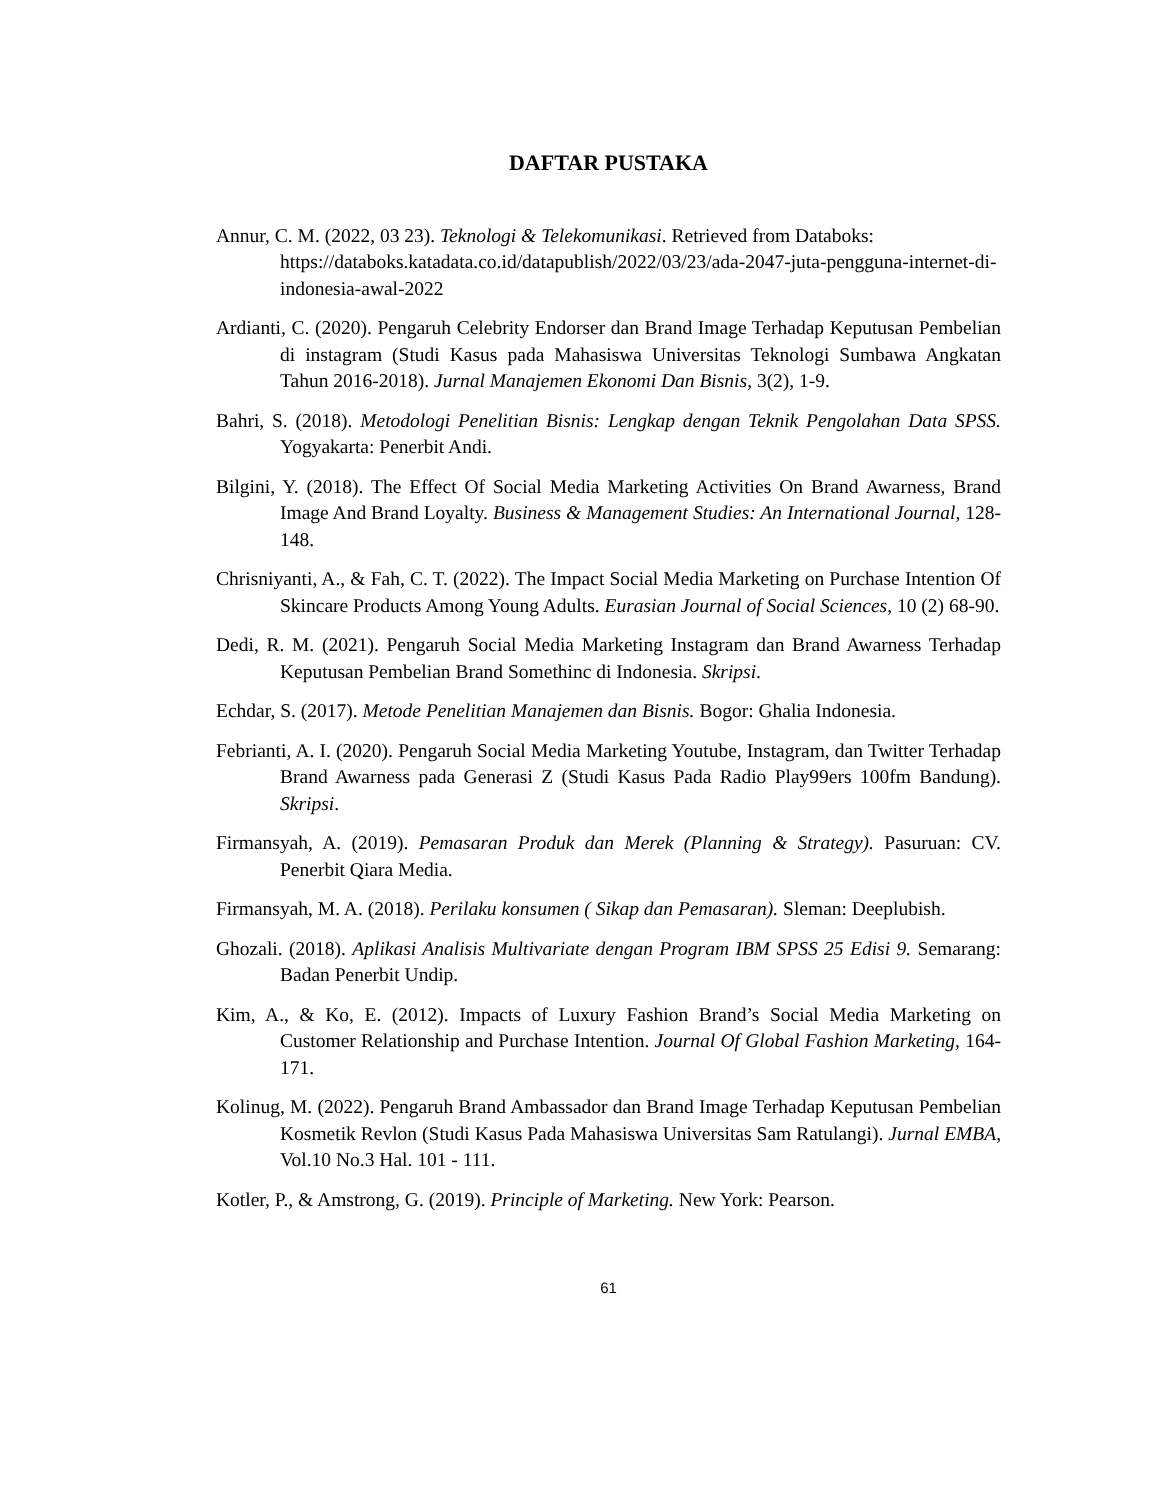DAFTAR PUSTAKA
Annur, C. M. (2022, 03 23). Teknologi & Telekomunikasi. Retrieved from Databoks: https://databoks.katadata.co.id/datapublish/2022/03/23/ada-2047-juta-pengguna-internet-di-indonesia-awal-2022
Ardianti, C. (2020). Pengaruh Celebrity Endorser dan Brand Image Terhadap Keputusan Pembelian di instagram (Studi Kasus pada Mahasiswa Universitas Teknologi Sumbawa Angkatan Tahun 2016-2018). Jurnal Manajemen Ekonomi Dan Bisnis, 3(2), 1-9.
Bahri, S. (2018). Metodologi Penelitian Bisnis: Lengkap dengan Teknik Pengolahan Data SPSS. Yogyakarta: Penerbit Andi.
Bilgini, Y. (2018). The Effect Of Social Media Marketing Activities On Brand Awarness, Brand Image And Brand Loyalty. Business & Management Studies: An International Journal, 128-148.
Chrisniyanti, A., & Fah, C. T. (2022). The Impact Social Media Marketing on Purchase Intention Of Skincare Products Among Young Adults. Eurasian Journal of Social Sciences, 10 (2) 68-90.
Dedi, R. M. (2021). Pengaruh Social Media Marketing Instagram dan Brand Awarness Terhadap Keputusan Pembelian Brand Somethinc di Indonesia. Skripsi.
Echdar, S. (2017). Metode Penelitian Manajemen dan Bisnis. Bogor: Ghalia Indonesia.
Febrianti, A. I. (2020). Pengaruh Social Media Marketing Youtube, Instagram, dan Twitter Terhadap Brand Awarness pada Generasi Z (Studi Kasus Pada Radio Play99ers 100fm Bandung). Skripsi.
Firmansyah, A. (2019). Pemasaran Produk dan Merek (Planning & Strategy). Pasuruan: CV. Penerbit Qiara Media.
Firmansyah, M. A. (2018). Perilaku konsumen ( Sikap dan Pemasaran). Sleman: Deeplubish.
Ghozali. (2018). Aplikasi Analisis Multivariate dengan Program IBM SPSS 25 Edisi 9. Semarang: Badan Penerbit Undip.
Kim, A., & Ko, E. (2012). Impacts of Luxury Fashion Brand’s Social Media Marketing on Customer Relationship and Purchase Intention. Journal Of Global Fashion Marketing, 164-171.
Kolinug, M. (2022). Pengaruh Brand Ambassador dan Brand Image Terhadap Keputusan Pembelian Kosmetik Revlon (Studi Kasus Pada Mahasiswa Universitas Sam Ratulangi). Jurnal EMBA, Vol.10 No.3 Hal. 101 - 111.
Kotler, P., & Amstrong, G. (2019). Principle of Marketing. New York: Pearson.
61